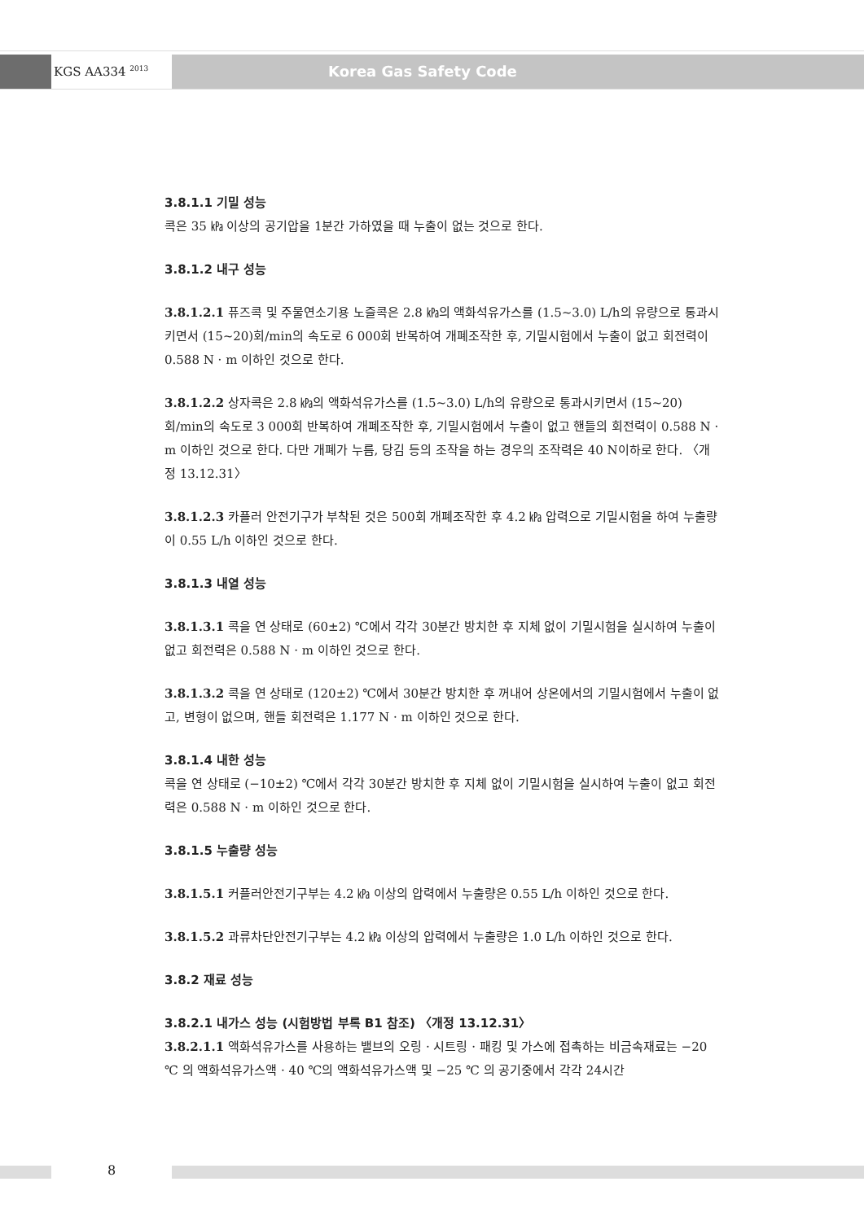KGS AA334 <sup>2013</sup> Korea Gas Safety Code
3.8.1.1 기밀 성능
콕은 35 ㎪ 이상의 공기압을 1분간 가하였을 때 누출이 없는 것으로 한다.
3.8.1.2 내구 성능
3.8.1.2.1 퓨즈콕 및 주물연소기용 노즐콕은 2.8 ㎪의 액화석유가스를 (1.5~3.0) L/h의 유량으로 통과시키면서 (15~20)회/min의 속도로 6 000회 반복하여 개폐조작한 후, 기밀시험에서 누출이 없고 회전력이 0.588 N · m 이하인 것으로 한다.
3.8.1.2.2 상자콕은 2.8 ㎪의 액화석유가스를 (1.5~3.0) L/h의 유량으로 통과시키면서 (15~20) 회/min의 속도로 3 000회 반복하여 개폐조작한 후, 기밀시험에서 누출이 없고 핸들의 회전력이 0.588 N · m 이하인 것으로 한다. 다만 개폐가 누름, 당김 등의 조작을 하는 경우의 조작력은 40 N이하로 한다. 〈개정 13.12.31〉
3.8.1.2.3 카플러 안전기구가 부착된 것은 500회 개폐조작한 후 4.2 ㎪ 압력으로 기밀시험을 하여 누출량이 0.55 L/h 이하인 것으로 한다.
3.8.1.3 내열 성능
3.8.1.3.1 콕을 연 상태로 (60±2) ℃에서 각각 30분간 방치한 후 지체 없이 기밀시험을 실시하여 누출이 없고 회전력은 0.588 N · m 이하인 것으로 한다.
3.8.1.3.2 콕을 연 상태로 (120±2) ℃에서 30분간 방치한 후 꺼내어 상온에서의 기밀시험에서 누출이 없고, 변형이 없으며, 핸들 회전력은 1.177 N · m 이하인 것으로 한다.
3.8.1.4 내한 성능
콕을 연 상태로 (−10±2) ℃에서 각각 30분간 방치한 후 지체 없이 기밀시험을 실시하여 누출이 없고 회전력은 0.588 N · m 이하인 것으로 한다.
3.8.1.5 누출량 성능
3.8.1.5.1 커플러안전기구부는 4.2 ㎪ 이상의 압력에서 누출량은 0.55 L/h 이하인 것으로 한다.
3.8.1.5.2 과류차단안전기구부는 4.2 ㎪ 이상의 압력에서 누출량은 1.0 L/h 이하인 것으로 한다.
3.8.2 재료 성능
3.8.2.1 내가스 성능 (시험방법 부록 B1 참조) 〈개정 13.12.31〉
3.8.2.1.1 액화석유가스를 사용하는 밸브의 오링 · 시트링 · 패킹 및 가스에 접촉하는 비금속재료는 −20 ℃ 의 액화석유가스액 · 40 ℃의 액화석유가스액 및 −25 ℃ 의 공기중에서 각각 24시간
8